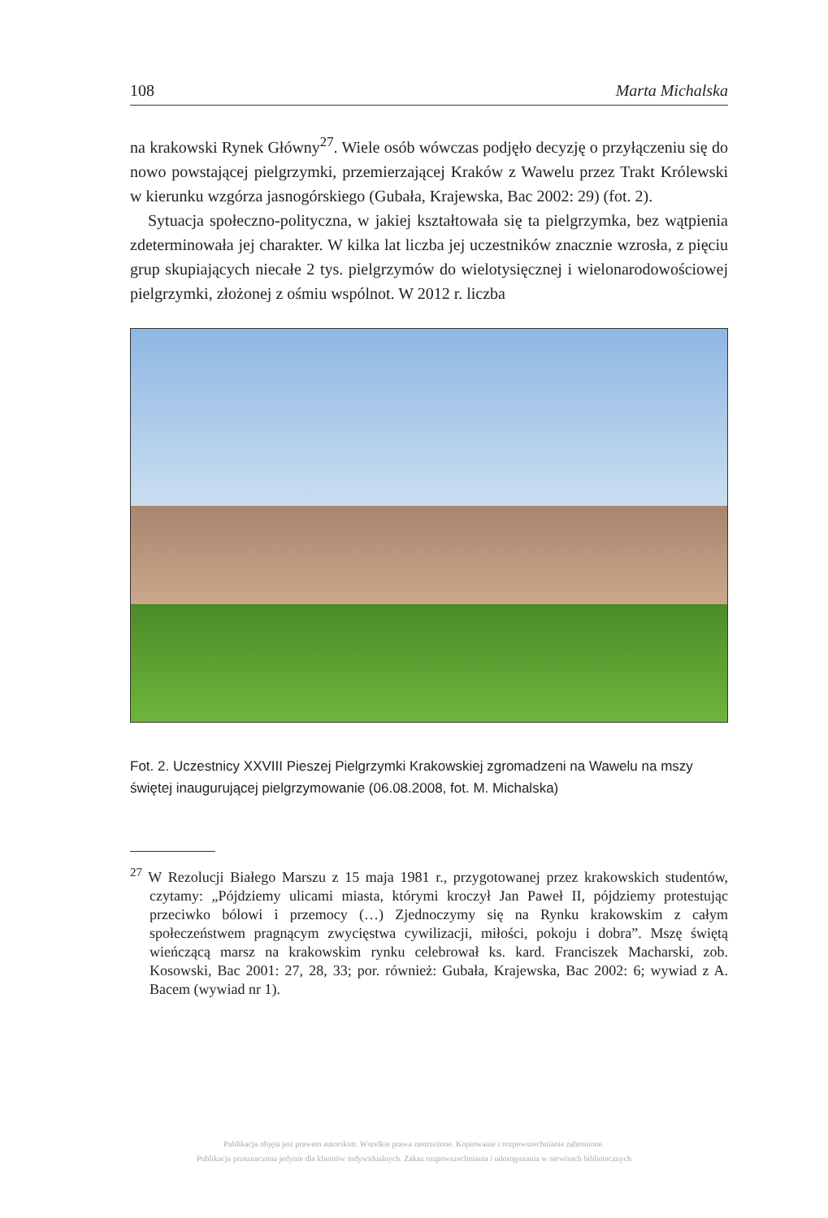108 Marta Michalska
na krakowski Rynek Główny<sup>27</sup>. Wiele osób wówczas podjęło decyzję o przyłączeniu się do nowo powstającej pielgrzymki, przemierzającej Kraków z Wawelu przez Trakt Królewski w kierunku wzgórza jasnogórskiego (Gubała, Krajewska, Bac 2002: 29) (fot. 2).
Sytuacja społeczno-polityczna, w jakiej kształtowała się ta pielgrzymka, bez wątpienia zdeterminowała jej charakter. W kilka lat liczba jej uczestników znacznie wzrosła, z pięciu grup skupiających niecałe 2 tys. pielgrzymów do wielotysięcznej i wielonarodowościowej pielgrzymki, złożonej z ośmiu wspólnot. W 2012 r. liczba
Fot. 2. Uczestnicy XXVIII Pieszej Pielgrzymki Krakowskiej zgromadzeni na Wawelu na mszy świętej inaugurującej pielgrzymowanie (06.08.2008, fot. M. Michalska)
<sup>27</sup> W Rezolucji Białego Marszu z 15 maja 1981 r., przygotowanej przez krakowskich studentów, czytamy: „Pójdziemy ulicami miasta, którymi kroczył Jan Paweł II, pójdziemy protestując przeciwko bólowi i przemocy (…) Zjednoczymy się na Rynku krakowskim z całym społeczeństwem pragnącym zwycięstwa cywilizacji, miłości, pokoju i dobra”. Mszę świętą wieńczącą marsz na krakowskim rynku celebrował ks. kard. Franciszek Macharski, zob. Kosowski, Bac 2001: 27, 28, 33; por. również: Gubała, Krajewska, Bac 2002: 6; wywiad z A. Bacem (wywiad nr 1).
Publikacja objęta jest prawem autorskim. Wszelkie prawa zastrzeżone. Kopiowanie i rozpowszechnianie zabronione.
Publikacja przeznaczona jedynie dla klientów indywidualnych. Zakaz rozpowszechniania i udostępniania w serwisach bibliotecznych